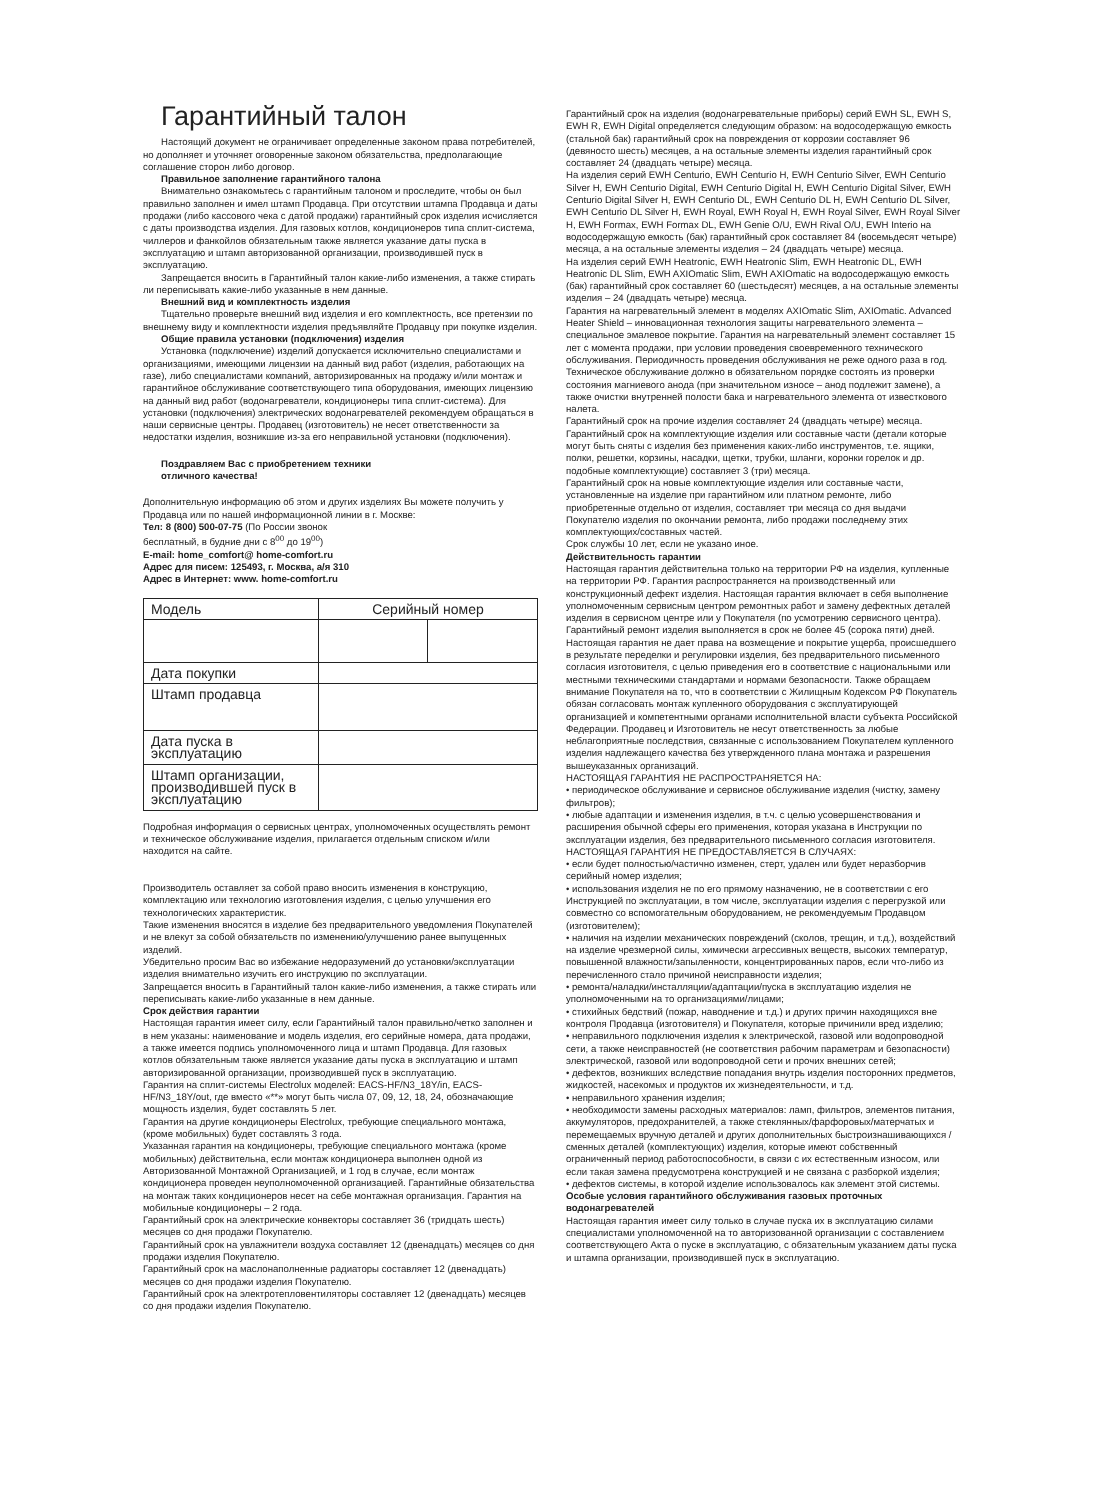Гарантийный талон
Настоящий документ не ограничивает определенные законом права потребителей, но дополняет и уточняет оговоренные законом обязательства, предполагающие соглашение сторон либо договор.
Правильное заполнение гарантийного талона
Внимательно ознакомьтесь с гарантийным талоном и проследите, чтобы он был правильно заполнен и имел штамп Продавца. При отсутствии штампа Продавца и даты продажи (либо кассового чека с датой продажи) гарантийный срок изделия исчисляется с даты производства изделия. Для газовых котлов, кондиционеров типа сплит-система, чиллеров и фанкойлов обязательным также является указание даты пуска в эксплуатацию и штамп авторизованной организации, производившей пуск в эксплуатацию.
Запрещается вносить в Гарантийный талон какие-либо изменения, а также стирать ли переписывать какие-либо указанные в нем данные.
Внешний вид и комплектность изделия
Тщательно проверьте внешний вид изделия и его комплектность, все претензии по внешнему виду и комплектности изделия предъявляйте Продавцу при покупке изделия.
Общие правила установки (подключения) изделия
Установка (подключение) изделий допускается исключительно специалистами и организациями, имеющими лицензии на данный вид работ (изделия, работающих на газе), либо специалистами компаний, авторизированных на продажу и/или монтаж и гарантийное обслуживание соответствующего типа оборудования, имеющих лицензию на данный вид работ (водонагреватели, кондиционеры типа сплит-система). Для установки (подключения) электрических водонагревателей рекомендуем обращаться в наши сервисные центры. Продавец (изготовитель) не несет ответственности за недостатки изделия, возникшие из-за его неправильной установки (подключения).
Поздравляем Вас с приобретением техники
отличного качества!
Дополнительную информацию об этом и других изделиях Вы можете получить у Продавца или по нашей информационной линии в г. Москве:
Тел: 8 (800) 500-07-75 (По России звонок
бесплатный, в будние дни с 8<sup>00</sup> до 19<sup>00</sup>)
E-mail: home_comfort@ home-comfort.ru
Адрес для писем: 125493, г. Москва, а/я 310
Адрес в Интернет: www. home-comfort.ru
| Модель | Серийный номер | |
| Дата покупки | | |
| Штамп продавца | | |
| Дата пуска в эксплуатацию | | |
| Штамп организации, производившей пуск в эксплуатацию | | |
Подробная информация о сервисных центрах, уполномоченных осуществлять ремонт и техническое обслуживание изделия, прилагается отдельным списком и/или находится на сайте.
Производитель оставляет за собой право вносить изменения в конструкцию, комплектацию или технологию изготовления изделия, с целью улучшения его технологических характеристик.
Такие изменения вносятся в изделие без предварительного уведомления Покупателей и не влекут за собой обязательств по изменению/улучшению ранее выпущенных изделий.
Убедительно просим Вас во избежание недоразумений до установки/эксплуатации изделия внимательно изучить его инструкцию по эксплуатации.
Запрещается вносить в Гарантийный талон какие-либо изменения, а также стирать или переписывать какие-либо указанные в нем данные.
Срок действия гарантии
Настоящая гарантия имеет силу, если Гарантийный талон правильно/четко заполнен и в нем указаны: наименование и модель изделия, его серийные номера, дата продажи, а также имеется подпись уполномоченного лица и штамп Продавца. Для газовых котлов обязательным также является указание даты пуска в эксплуатацию и штамп авторизированной организации, производившей пуск в эксплуатацию.
Гарантия на сплит-системы Electrolux моделей: EACS-HF/N3_18Y/in, EACS-HF/N3_18Y/out, где вместо «**» могут быть числа 07, 09, 12, 18, 24, обозначающие мощность изделия, будет составлять 5 лет.
Гарантия на другие кондиционеры Electrolux, требующие специального монтажа, (кроме мобильных) будет составлять 3 года.
Указанная гарантия на кондиционеры, требующие специального монтажа (кроме мобильных) действительна, если монтаж кондиционера выполнен одной из Авторизованной Монтажной Организацией, и 1 год в случае, если монтаж кондиционера проведен неуполномоченной организацией. Гарантийные обязательства на монтаж таких кондиционеров несет на себе монтажная организация. Гарантия на мобильные кондиционеры – 2 года.
Гарантийный срок на электрические конвекторы составляет 36 (тридцать шесть) месяцев со дня продажи Покупателю.
Гарантийный срок на увлажнители воздуха составляет 12 (двенадцать) месяцев со дня продажи изделия Покупателю.
Гарантийный срок на маслонаполненные радиаторы составляет 12 (двенадцать) месяцев со дня продажи изделия Покупателю.
Гарантийный срок на электротепловентиляторы составляет 12 (двенадцать) месяцев со дня продажи изделия Покупателю.
Гарантийный срок на изделия (водонагревательные приборы) серий EWH SL, EWH S, EWH R, EWH Digital определяется следующим образом: на водосодержащую емкость (стальной бак) гарантийный срок на повреждения от коррозии составляет 96 (девяносто шесть) месяцев, а на остальные элементы изделия гарантийный срок составляет 24 (двадцать четыре) месяца.
На изделия серий EWH Centurio, EWH Centurio H, EWH Centurio Silver, EWH Centurio Silver H, EWH Centurio Digital, EWH Centurio Digital H, EWH Centurio Digital Silver, EWH Centurio Digital Silver H, EWH Centurio DL, EWH Centurio DL H, EWH Centurio DL Silver, EWH Centurio DL Silver H, EWH Royal, EWH Royal H, EWH Royal Silver, EWH Royal Silver H, EWH Formax, EWH Formax DL, EWH Genie O/U, EWH Rival O/U, EWH Interio на водосодержащую емкость (бак) гарантийный срок составляет 84 (восемьдесят четыре) месяца, а на остальные элементы изделия – 24 (двадцать четыре) месяца.
На изделия серий EWH Heatronic, EWH Heatronic Slim, EWH Heatronic DL, EWH Heatronic DL Slim, EWH AXIOmatic Slim, EWH AXIOmatic на водосодержащую емкость (бак) гарантийный срок составляет 60 (шестьдесят) месяцев, а на остальные элементы изделия – 24 (двадцать четыре) месяца.
Гарантия на нагревательный элемент в моделях AXIOmatic Slim, AXIOmatic. Advanced Heater Shield – инновационная технология защиты нагревательного элемента – специальное эмалевое покрытие. Гарантия на нагревательный элемент составляет 15 лет с момента продажи, при условии проведения своевременного технического обслуживания. Периодичность проведения обслуживания не реже одного раза в год. Техническое обслуживание должно в обязательном порядке состоять из проверки состояния магниевого анода (при значительном износе – анод подлежит замене), а также очистки внутренней полости бака и нагревательного элемента от известкового налета.
Гарантийный срок на прочие изделия составляет 24 (двадцать четыре) месяца.
Гарантийный срок на комплектующие изделия или составные части (детали которые могут быть сняты с изделия без применения каких-либо инструментов, т.е. ящики, полки, решетки, корзины, насадки, щетки, трубки, шланги, коронки горелок и др. подобные комплектующие) составляет 3 (три) месяца.
Гарантийный срок на новые комплектующие изделия или составные части, установленные на изделие при гарантийном или платном ремонте, либо приобретенные отдельно от изделия, составляет три месяца со дня выдачи Покупателю изделия по окончании ремонта, либо продажи последнему этих комплектующих/составных частей.
Срок службы 10 лет, если не указано иное.
Действительность гарантии
Настоящая гарантия действительна только на территории РФ на изделия, купленные на территории РФ. Гарантия распространяется на производственный или конструкционный дефект изделия. Настоящая гарантия включает в себя выполнение уполномоченным сервисным центром ремонтных работ и замену дефектных деталей изделия в сервисном центре или у Покупателя (по усмотрению сервисного центра). Гарантийный ремонт изделия выполняется в срок не более 45 (сорока пяти) дней.
Настоящая гарантия не дает права на возмещение и покрытие ущерба, происшедшего в результате переделки и регулировки изделия, без предварительного письменного согласия изготовителя, с целью приведения его в соответствие с национальными или местными техническими стандартами и нормами безопасности. Также обращаем внимание Покупателя на то, что в соответствии с Жилищным Кодексом РФ Покупатель обязан согласовать монтаж купленного оборудования с эксплуатирующей организацией и компетентными органами исполнительной власти субъекта Российской Федерации. Продавец и Изготовитель не несут ответственность за любые неблагоприятные последствия, связанные с использованием Покупателем купленного изделия надлежащего качества без утвержденного плана монтажа и разрешения вышеуказанных организаций.
НАСТОЯЩАЯ ГАРАНТИЯ НЕ РАСПРОСТРАНЯЕТСЯ НА:
• периодическое обслуживание и сервисное обслуживание изделия (чистку, замену фильтров);
• любые адаптации и изменения изделия, в т.ч. с целью усовершенствования и расширения обычной сферы его применения, которая указана в Инструкции по эксплуатации изделия, без предварительного письменного согласия изготовителя.
НАСТОЯЩАЯ ГАРАНТИЯ НЕ ПРЕДОСТАВЛЯЕТСЯ В СЛУЧАЯХ:
• если будет полностью/частично изменен, стерт, удален или будет неразборчив серийный номер изделия;
• использования изделия не по его прямому назначению, не в соответствии с его Инструкцией по эксплуатации, в том числе, эксплуатации изделия с перегрузкой или совместно со вспомогательным оборудованием, не рекомендуемым Продавцом (изготовителем);
• наличия на изделии механических повреждений (сколов, трещин, и т.д.), воздействий на изделие чрезмерной силы, химически агрессивных веществ, высоких температур, повышенной влажности/запыленности, концентрированных паров, если что-либо из перечисленного стало причиной неисправности изделия;
• ремонта/наладки/инсталляции/адаптации/пуска в эксплуатацию изделия не уполномоченными на то организациями/лицами;
• стихийных бедствий (пожар, наводнение и т.д.) и других причин находящихся вне контроля Продавца (изготовителя) и Покупателя, которые причинили вред изделию;
• неправильного подключения изделия к электрической, газовой или водопроводной сети, а также неисправностей (не соответствия рабочим параметрам и безопасности) электрической, газовой или водопроводной сети и прочих внешних сетей;
• дефектов, возникших вследствие попадания внутрь изделия посторонних предметов, жидкостей, насекомых и продуктов их жизнедеятельности, и т.д.
• неправильного хранения изделия;
• необходимости замены расходных материалов: ламп, фильтров, элементов питания, аккумуляторов, предохранителей, а также стеклянных/фарфоровых/матерчатых и перемещаемых вручную деталей и других дополнительных быстроизнашивающихся /сменных деталей (комплектующих) изделия, которые имеют собственный ограниченный период работоспособности, в связи с их естественным износом, или если такая замена предусмотрена конструкцией и не связана с разборкой изделия;
• дефектов системы, в которой изделие использовалось как элемент этой системы.
Особые условия гарантийного обслуживания газовых проточных водонагревателей
Настоящая гарантия имеет силу только в случае пуска их в эксплуатацию силами специалистами уполномоченной на то авторизованной организации с составлением соответствующего Акта о пуске в эксплуатацию, с обязательным указанием даты пуска и штампа организации, производившей пуск в эксплуатацию.